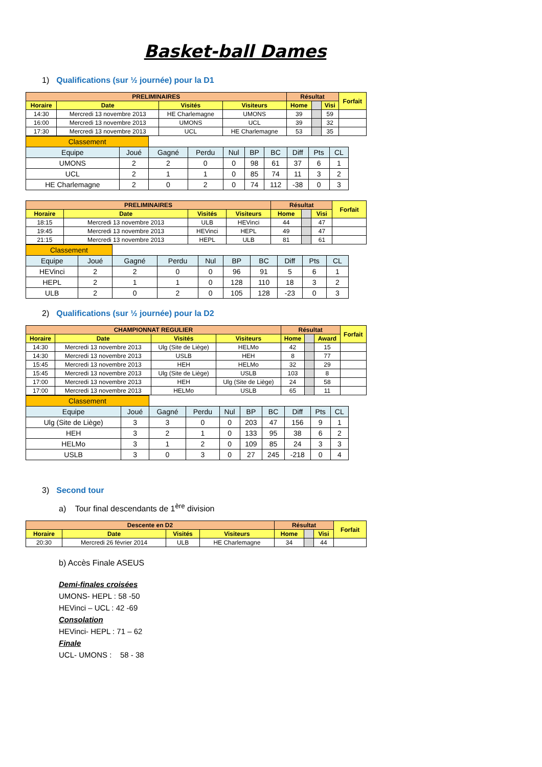Basket-ball Dames
1) Qualifications (sur ½ journée) pour la D1
| PRELIMINAIRES | | | | Résultat | | | Forfait |
| --- | --- | --- | --- | --- | --- | --- | --- |
| Horaire | Date | Visités | Visiteurs | Home | | Visi | |
| 14:30 | Mercredi 13 novembre 2013 | HE Charlemagne | UMONS | 39 | | 59 | |
| 16:00 | Mercredi 13 novembre 2013 | UMONS | UCL | 39 | | 32 | |
| 17:30 | Mercredi 13 novembre 2013 | UCL | HE Charlemagne | 53 | | 35 | |
| Classement | | | | | | | | | |
| Equipe | Joué | Gagné | Perdu | Nul | BP | BC | Diff | Pts | CL |
| UMONS | 2 | 2 | 0 | 0 | 98 | 61 | 37 | 6 | 1 |
| UCL | 2 | 1 | 1 | 0 | 85 | 74 | 11 | 3 | 2 |
| HE Charlemagne | 2 | 0 | 2 | 0 | 74 | 112 | -38 | 0 | 3 |
| PRELIMINAIRES | | | | Résultat | | | Forfait |
| --- | --- | --- | --- | --- | --- | --- | --- |
| Horaire | Date | Visités | Visiteurs | Home | | Visi | |
| 18:15 | Mercredi 13 novembre 2013 | ULB | HEVinci | 44 | | 47 | |
| 19:45 | Mercredi 13 novembre 2013 | HEVinci | HEPL | 49 | | 47 | |
| 21:15 | Mercredi 13 novembre 2013 | HEPL | ULB | 81 | | 61 | |
| Classement | | | | | | | | | |
| Equipe | Joué | Gagné | Perdu | Nul | BP | BC | Diff | Pts | CL |
| HEVinci | 2 | 2 | 0 | 0 | 96 | 91 | 5 | 6 | 1 |
| HEPL | 2 | 1 | 1 | 0 | 128 | 110 | 18 | 3 | 2 |
| ULB | 2 | 0 | 2 | 0 | 105 | 128 | -23 | 0 | 3 |
2) Qualifications (sur ½ journée) pour la D2
| CHAMPIONNAT REGULIER | | | | Résultat | | | Forfait |
| --- | --- | --- | --- | --- | --- | --- | --- |
| Horaire | Date | Visités | Visiteurs | Home | | Award | |
| 14:30 | Mercredi 13 novembre 2013 | Ulg (Site de Liège) | HELMo | 42 | | 15 | |
| 14:30 | Mercredi 13 novembre 2013 | USLB | HEH | 8 | | 77 | |
| 15:45 | Mercredi 13 novembre 2013 | HEH | HELMo | 32 | | 29 | |
| 15:45 | Mercredi 13 novembre 2013 | Ulg (Site de Liège) | USLB | 103 | | 8 | |
| 17:00 | Mercredi 13 novembre 2013 | HEH | Ulg (Site de Liège) | 24 | | 58 | |
| 17:00 | Mercredi 13 novembre 2013 | HELMo | USLB | 65 | | 11 | |
| Classement | | | | | | | | | |
| Equipe | Joué | Gagné | Perdu | Nul | BP | BC | Diff | Pts | CL |
| Ulg (Site de Liège) | 3 | 3 | 0 | 0 | 203 | 47 | 156 | 9 | 1 |
| HEH | 3 | 2 | 1 | 0 | 133 | 95 | 38 | 6 | 2 |
| HELMo | 3 | 1 | 2 | 0 | 109 | 85 | 24 | 3 | 3 |
| USLB | 3 | 0 | 3 | 0 | 27 | 245 | -218 | 0 | 4 |
3) Second tour
a) Tour final descendants de 1<sup>ère</sup> division
| Descente en D2 | | | | Résultat | | | Forfait |
| --- | --- | --- | --- | --- | --- | --- | --- |
| Horaire | Date | Visités | Visiteurs | Home | | Visi | |
| 20:30 | Mercredi 26 février 2014 | ULB | HE Charlemagne | 34 | | 44 | |
b) Accès Finale ASEUS
Demi-finales croisées
UMONS- HEPL : 58 -50
HEVinci – UCL : 42 -69
Consolation
HEVinci- HEPL : 71 – 62
Finale
UCL- UMONS : 58 - 38